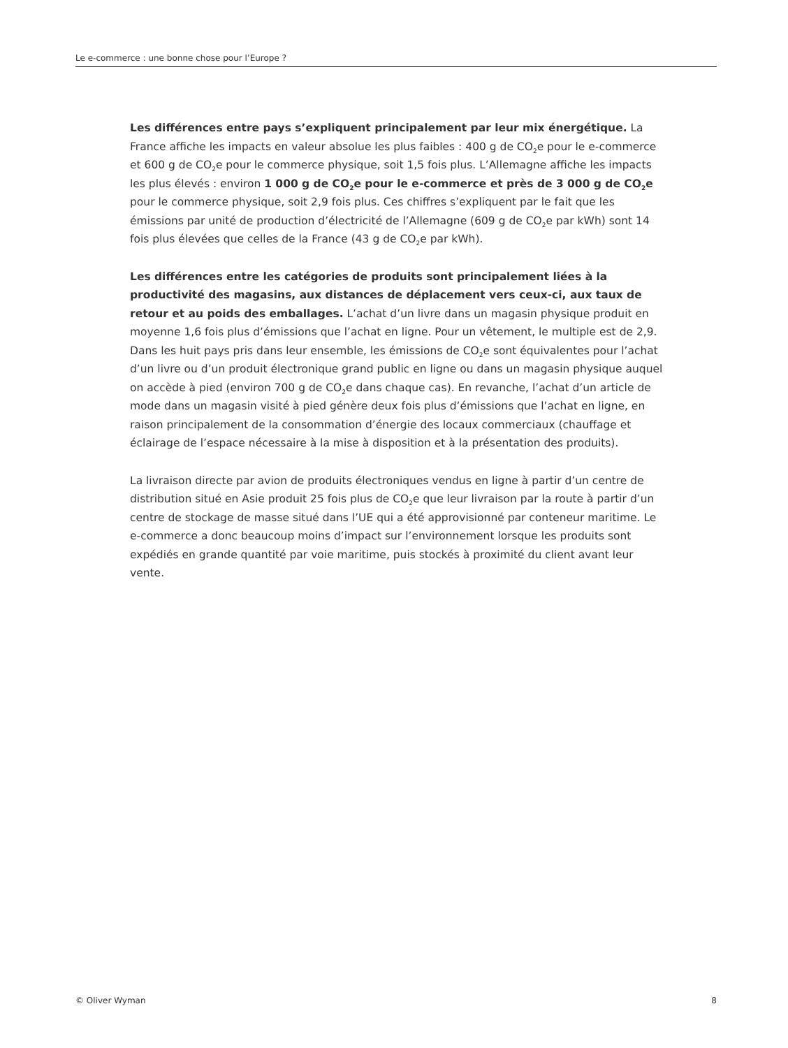Le e-commerce : une bonne chose pour l’Europe ?
Les différences entre pays s’expliquent principalement par leur mix énergétique. La France affiche les impacts en valeur absolue les plus faibles : 400 g de CO<sub>2</sub>e pour le e-commerce et 600 g de CO<sub>2</sub>e pour le commerce physique, soit 1,5 fois plus. L’Allemagne affiche les impacts les plus élevés : environ 1 000 g de CO<sub>2</sub>e pour le e-commerce et près de 3 000 g de CO<sub>2</sub>e pour le commerce physique, soit 2,9 fois plus. Ces chiffres s’expliquent par le fait que les émissions par unité de production d’électricité de l’Allemagne (609 g de CO<sub>2</sub>e par kWh) sont 14 fois plus élevées que celles de la France (43 g de CO<sub>2</sub>e par kWh).
Les différences entre les catégories de produits sont principalement liées à la productivité des magasins, aux distances de déplacement vers ceux-ci, aux taux de retour et au poids des emballages. L’achat d’un livre dans un magasin physique produit en moyenne 1,6 fois plus d’émissions que l’achat en ligne. Pour un vêtement, le multiple est de 2,9. Dans les huit pays pris dans leur ensemble, les émissions de CO<sub>2</sub>e sont équivalentes pour l’achat d’un livre ou d’un produit électronique grand public en ligne ou dans un magasin physique auquel on accède à pied (environ 700 g de CO<sub>2</sub>e dans chaque cas). En revanche, l’achat d’un article de mode dans un magasin visité à pied génère deux fois plus d’émissions que l’achat en ligne, en raison principalement de la consommation d’énergie des locaux commerciaux (chauffage et éclairage de l’espace nécessaire à la mise à disposition et à la présentation des produits).
La livraison directe par avion de produits électroniques vendus en ligne à partir d’un centre de distribution situé en Asie produit 25 fois plus de CO<sub>2</sub>e que leur livraison par la route à partir d’un centre de stockage de masse situé dans l’UE qui a été approvisionné par conteneur maritime. Le e-commerce a donc beaucoup moins d’impact sur l’environnement lorsque les produits sont expédiés en grande quantité par voie maritime, puis stockés à proximité du client avant leur vente.
© Oliver Wyman 8